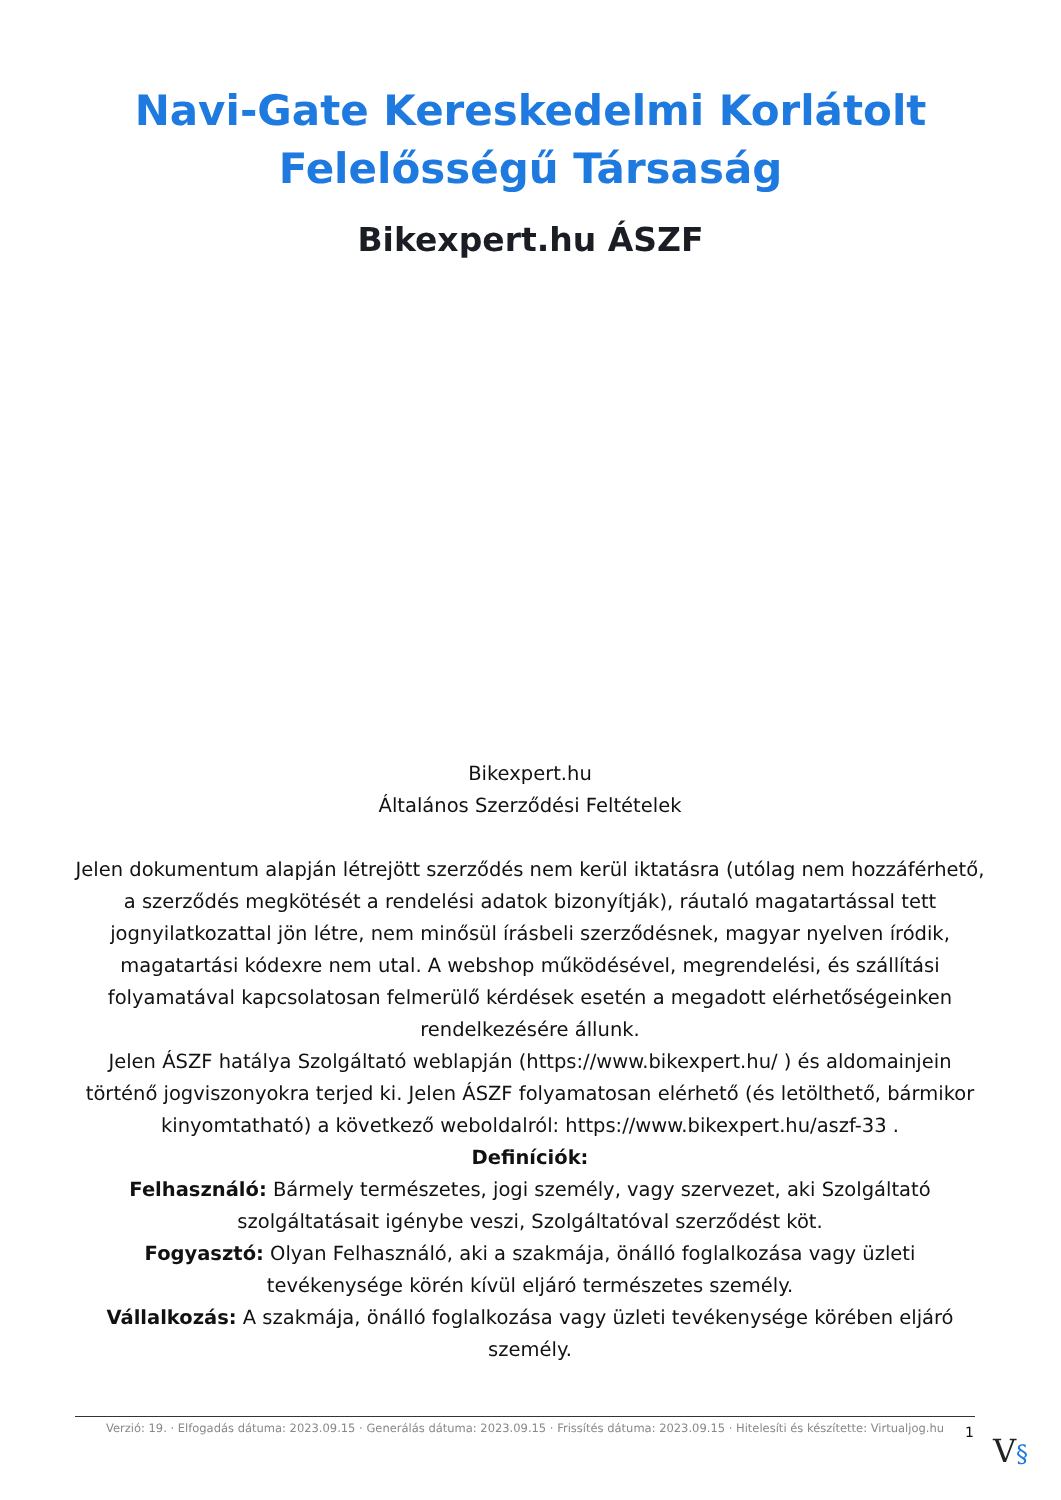Navi-Gate Kereskedelmi Korlátolt
Felelősségű Társaság
Bikexpert.hu ÁSZF
Bikexpert.hu
Általános Szerződési Feltételek
Jelen dokumentum alapján létrejött szerződés nem kerül iktatásra (utólag nem hozzáférhető, a szerződés megkötését a rendelési adatok bizonyítják), ráutaló magatartással tett jognyilatkozattal jön létre, nem minősül írásbeli szerződésnek, magyar nyelven íródik, magatartási kódexre nem utal. A webshop működésével, megrendelési, és szállítási folyamatával kapcsolatosan felmerülő kérdések esetén a megadott elérhetőségeinken rendelkezésére állunk.
Jelen ÁSZF hatálya Szolgáltató weblapján (https://www.bikexpert.hu/ ) és aldomainjein történő jogviszonyokra terjed ki. Jelen ÁSZF folyamatosan elérhető (és letölthető, bármikor kinyomtatható) a következő weboldalról: https://www.bikexpert.hu/aszf-33 .
Definíciók:
Felhasználó: Bármely természetes, jogi személy, vagy szervezet, aki Szolgáltató szolgáltatásait igénybe veszi, Szolgáltatóval szerződést köt.
Fogyasztó: Olyan Felhasználó, aki a szakmája, önálló foglalkozása vagy üzleti tevékenysége körén kívül eljáró természetes személy.
Vállalkozás: A szakmája, önálló foglalkozása vagy üzleti tevékenysége körében eljáró személy.
Verzió: 19. · Elfogadás dátuma: 2023.09.15 · Generálás dátuma: 2023.09.15 · Frissítés dátuma: 2023.09.15 · Hitelesíti és készítette: Virtualjog.hu
1 V§